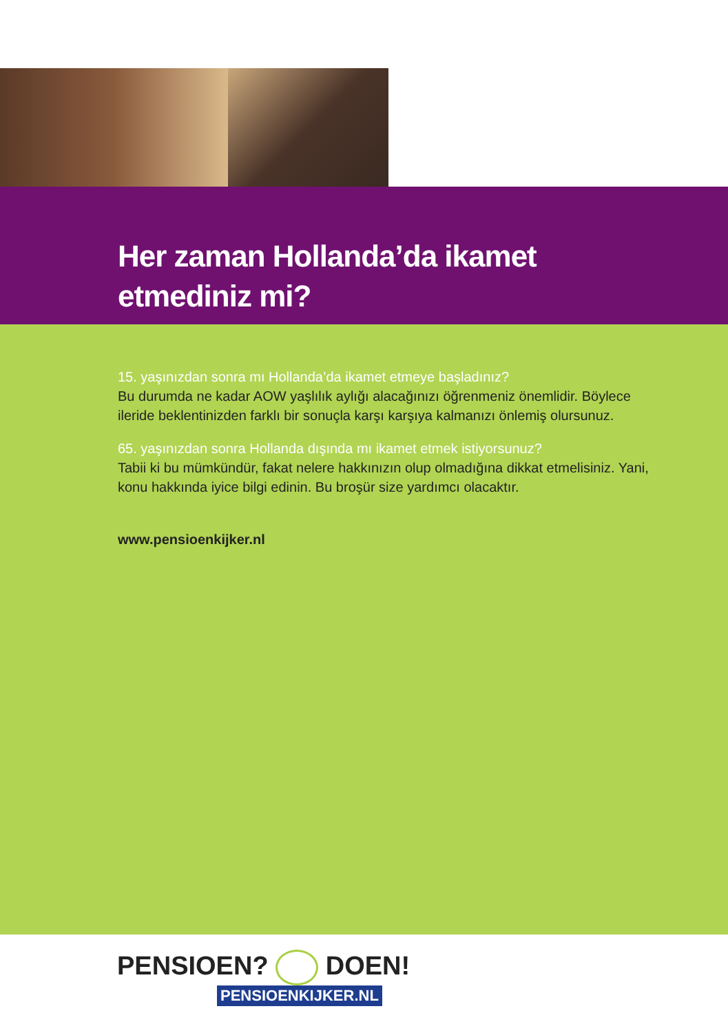Her zaman Hollanda’da ikamet
etmediniz mi?
15. yaşınızdan sonra mı Hollanda’da ikamet etmeye başladınız?
Bu durumda ne kadar AOW yaşlılık aylığı alacağınızı öğrenmeniz önemlidir. Böylece ileride beklentinizden farklı bir sonuçla karşı karşıya kalmanızı önlemiş olursunuz.
65. yaşınızdan sonra Hollanda dışında mı ikamet etmek istiyorsunuz?
Tabii ki bu mümkündür, fakat nelere hakkınızın olup olmadığına dikkat etmelisiniz. Yani, konu hakkında iyice bilgi edinin. Bu broşür size yardımcı olacaktır.
www.pensioenkijker.nl
PENSIOEN? DOEN!
PENSIOENKIJKER.NL